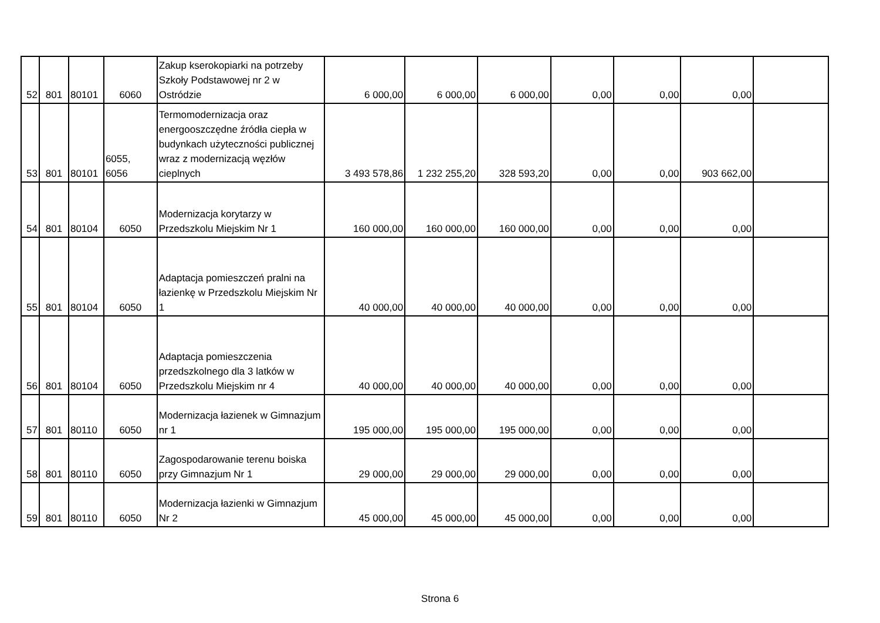| 52 | 801 | 80101 | 6060 | Zakup kserokopiarki na potrzeby Szkoły Podstawowej nr 2 w Ostródzie | 6 000,00 | 6 000,00 | 6 000,00 | 0,00 | 0,00 | 0,00 | |
| 53 | 801 | 80101 | 6055, 6056 | Termomodernizacja oraz energooszczędne źródła ciepła w budynkach użyteczności publicznej wraz z modernizacją węzłów cieplnych | 3 493 578,86 | 1 232 255,20 | 328 593,20 | 0,00 | 0,00 | 903 662,00 | |
| 54 | 801 | 80104 | 6050 | Modernizacja korytarzy w Przedszkolu Miejskim Nr 1 | 160 000,00 | 160 000,00 | 160 000,00 | 0,00 | 0,00 | 0,00 | |
| 55 | 801 | 80104 | 6050 | Adaptacja pomieszczeń pralni na łazienkę w Przedszkolu Miejskim Nr 1 | 40 000,00 | 40 000,00 | 40 000,00 | 0,00 | 0,00 | 0,00 | |
| 56 | 801 | 80104 | 6050 | Adaptacja pomieszczenia przedszkolnego dla 3 latków w Przedszkolu Miejskim nr 4 | 40 000,00 | 40 000,00 | 40 000,00 | 0,00 | 0,00 | 0,00 | |
| 57 | 801 | 80110 | 6050 | Modernizacja łazienek w Gimnazjum nr 1 | 195 000,00 | 195 000,00 | 195 000,00 | 0,00 | 0,00 | 0,00 | |
| 58 | 801 | 80110 | 6050 | Zagospodarowanie terenu boiska przy Gimnazjum Nr 1 | 29 000,00 | 29 000,00 | 29 000,00 | 0,00 | 0,00 | 0,00 | |
| 59 | 801 | 80110 | 6050 | Modernizacja łazienki w Gimnazjum Nr 2 | 45 000,00 | 45 000,00 | 45 000,00 | 0,00 | 0,00 | 0,00 | |
Strona 6